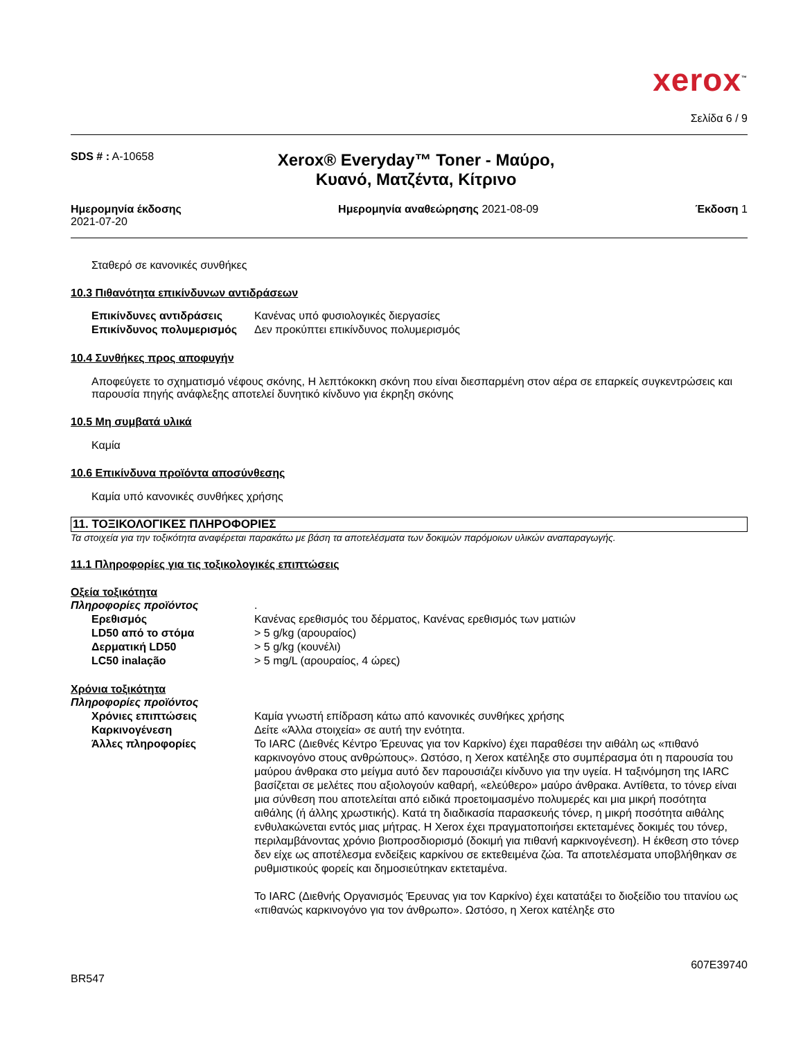xerox<sup>™</sup>
Σελίδα 6 / 9
SDS # : A-10658
Xerox® Everyday™ Toner - Μαύρο,
Κυανό, Ματζέντα, Κίτρινο
Ημερομηνία έκδοσης
2021-07-20
Ημερομηνία αναθεώρησης 2021-08-09
Έκδοση 1
Σταθερό σε κανονικές συνθήκες
10.3 Πιθανότητα επικίνδυνων αντιδράσεων
Επικίνδυνες αντιδράσεις Κανένας υπό φυσιολογικές διεργασίες
Επικίνδυνος πολυμερισμός Δεν προκύπτει επικίνδυνος πολυμερισμός
10.4 Συνθήκες προς αποφυγήν
Αποφεύγετε το σχηματισμό νέφους σκόνης, Η λεπτόκοκκη σκόνη που είναι διεσπαρμένη στον αέρα σε επαρκείς συγκεντρώσεις και παρουσία πηγής ανάφλεξης αποτελεί δυνητικό κίνδυνο για έκρηξη σκόνης
10.5 Μη συμβατά υλικά
Καμία
10.6 Επικίνδυνα προϊόντα αποσύνθεσης
Καμία υπό κανονικές συνθήκες χρήσης
11. ΤΟΞΙΚΟΛΟΓΙΚΕΣ ΠΛΗΡΟΦΟΡΙΕΣ
Τα στοιχεία για την τοξικότητα αναφέρεται παρακάτω με βάση τα αποτελέσματα των δοκιμών παρόμοιων υλικών αναπαραγωγής.
11.1 Πληροφορίες για τις τοξικολογικές επιπτώσεις
Οξεία τοξικότητα
Πληροφορίες προϊόντος .
Ερεθισμός Κανένας ερεθισμός του δέρματος, Κανένας ερεθισμός των ματιών
LD50 από το στόμα > 5 g/kg (αρουραίος)
Δερματική LD50 > 5 g/kg (κουνέλι)
LC50 inalação > 5 mg/L (αρουραίος, 4 ώρες)
Χρόνια τοξικότητα
Πληροφορίες προϊόντος
Χρόνιες επιπτώσεις Καμία γνωστή επίδραση κάτω από κανονικές συνθήκες χρήσης
Καρκινογένεση Δείτε «Άλλα στοιχεία» σε αυτή την ενότητα.
Άλλες πληροφορίες Το IARC (Διεθνές Κέντρο Έρευνας για τον Καρκίνο) έχει παραθέσει την αιθάλη ως «πιθανό καρκινογόνο στους ανθρώπους». Ωστόσο, η Xerox κατέληξε στο συμπέρασμα ότι η παρουσία του μαύρου άνθρακα στο μείγμα αυτό δεν παρουσιάζει κίνδυνο για την υγεία. Η ταξινόμηση της IARC βασίζεται σε μελέτες που αξιολογούν καθαρή, «ελεύθερο» μαύρο άνθρακα. Αντίθετα, το τόνερ είναι μια σύνθεση που αποτελείται από ειδικά προετοιμασμένο πολυμερές και μια μικρή ποσότητα αιθάλης (ή άλλης χρωστικής). Κατά τη διαδικασία παρασκευής τόνερ, η μικρή ποσότητα αιθάλης ενθυλακώνεται εντός μιας μήτρας. Η Xerox έχει πραγματοποιήσει εκτεταμένες δοκιμές του τόνερ, περιλαμβάνοντας χρόνιο βιοπροσδιορισμό (δοκιμή για πιθανή καρκινογένεση). Η έκθεση στο τόνερ δεν είχε ως αποτέλεσμα ενδείξεις καρκίνου σε εκτεθειμένα ζώα. Τα αποτελέσματα υποβλήθηκαν σε ρυθμιστικούς φορείς και δημοσιεύτηκαν εκτεταμένα.
Το IARC (Διεθνής Οργανισμός Έρευνας για τον Καρκίνο) έχει κατατάξει το διοξείδιο του τιτανίου ως «πιθανώς καρκινογόνο για τον άνθρωπο». Ωστόσο, η Xerox κατέληξε στο
BR547
607E39740